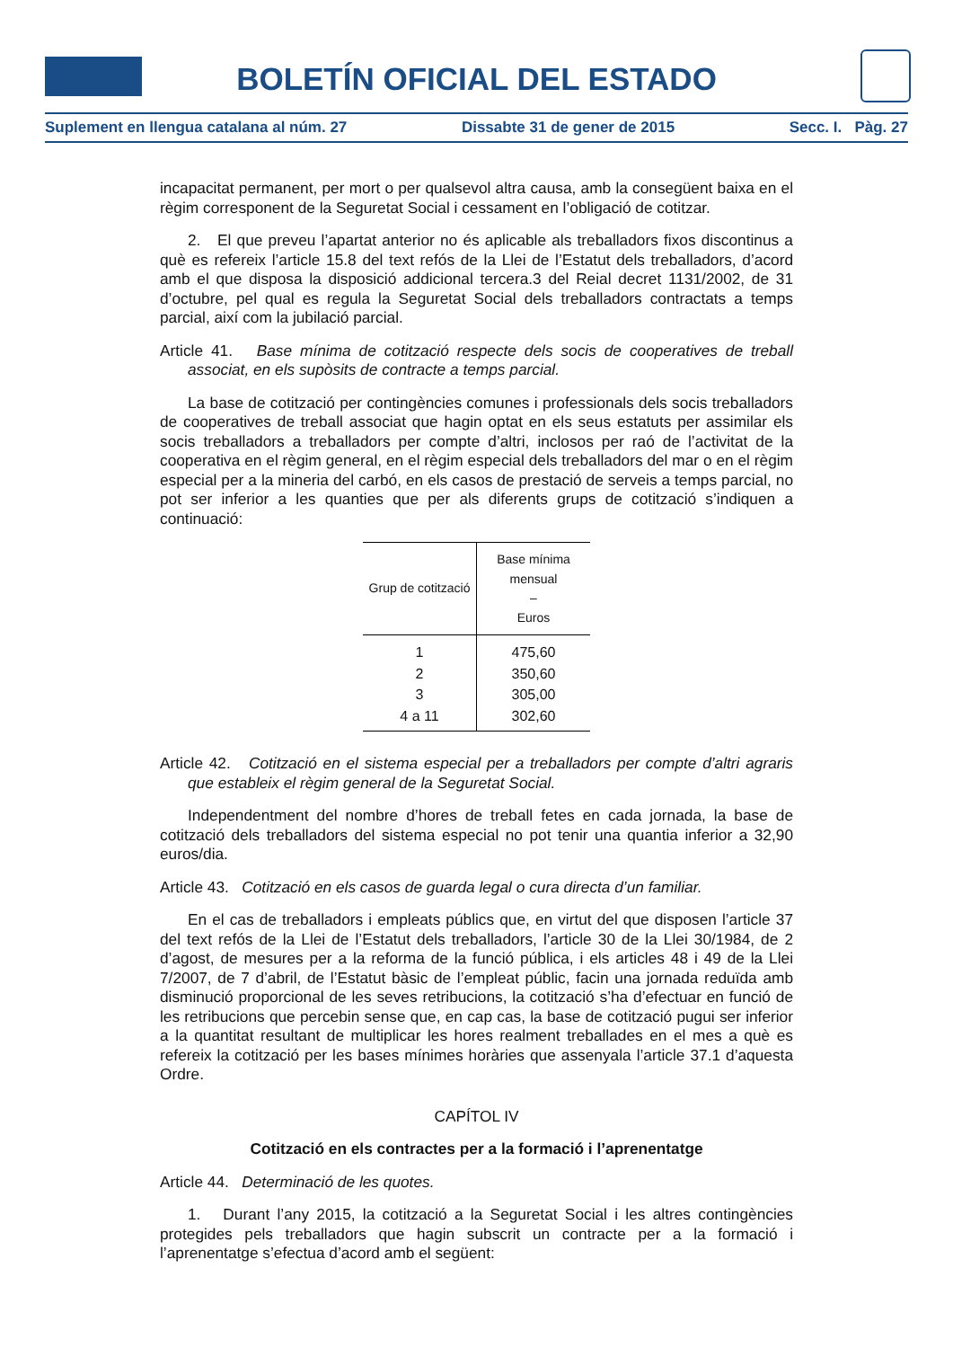BOLETÍN OFICIAL DEL ESTADO
Suplement en llengua catalana al núm. 27 Dissabte 31 de gener de 2015 Secc. I. Pàg. 27
incapacitat permanent, per mort o per qualsevol altra causa, amb la consegüent baixa en el règim corresponent de la Seguretat Social i cessament en l’obligació de cotitzar.
2. El que preveu l’apartat anterior no és aplicable als treballadors fixos discontinus a què es refereix l’article 15.8 del text refós de la Llei de l’Estatut dels treballadors, d’acord amb el que disposa la disposició addicional tercera.3 del Reial decret 1131/2002, de 31 d’octubre, pel qual es regula la Seguretat Social dels treballadors contractats a temps parcial, així com la jubilació parcial.
Article 41. Base mínima de cotització respecte dels socis de cooperatives de treball associat, en els supòsits de contracte a temps parcial.
La base de cotització per contingències comunes i professionals dels socis treballadors de cooperatives de treball associat que hagin optat en els seus estatuts per assimilar els socis treballadors a treballadors per compte d’altri, inclosos per raó de l’activitat de la cooperativa en el règim general, en el règim especial dels treballadors del mar o en el règim especial per a la mineria del carbó, en els casos de prestació de serveis a temps parcial, no pot ser inferior a les quanties que per als diferents grups de cotització s’indiquen a continuació:
| Grup de cotització | Base mínima mensual – Euros |
| --- | --- |
| 1 | 475,60 |
| 2 | 350,60 |
| 3 | 305,00 |
| 4 a 11 | 302,60 |
Article 42. Cotització en el sistema especial per a treballadors per compte d’altri agraris que estableix el règim general de la Seguretat Social.
Independentment del nombre d’hores de treball fetes en cada jornada, la base de cotització dels treballadors del sistema especial no pot tenir una quantia inferior a 32,90 euros/dia.
Article 43. Cotització en els casos de guarda legal o cura directa d’un familiar.
En el cas de treballadors i empleats públics que, en virtut del que disposen l’article 37 del text refós de la Llei de l’Estatut dels treballadors, l’article 30 de la Llei 30/1984, de 2 d’agost, de mesures per a la reforma de la funció pública, i els articles 48 i 49 de la Llei 7/2007, de 7 d’abril, de l’Estatut bàsic de l’empleat públic, facin una jornada reduïda amb disminució proporcional de les seves retribucions, la cotització s’ha d’efectuar en funció de les retribucions que percebin sense que, en cap cas, la base de cotització pugui ser inferior a la quantitat resultant de multiplicar les hores realment treballades en el mes a què es refereix la cotització per les bases mínimes horàries que assenyala l’article 37.1 d’aquesta Ordre.
CAPÍTOL IV
Cotització en els contractes per a la formació i l’aprenentatge
Article 44. Determinació de les quotes.
1. Durant l’any 2015, la cotització a la Seguretat Social i les altres contingències protegides pels treballadors que hagin subscrit un contracte per a la formació i l’aprenentatge s’efectua d’acord amb el següent: